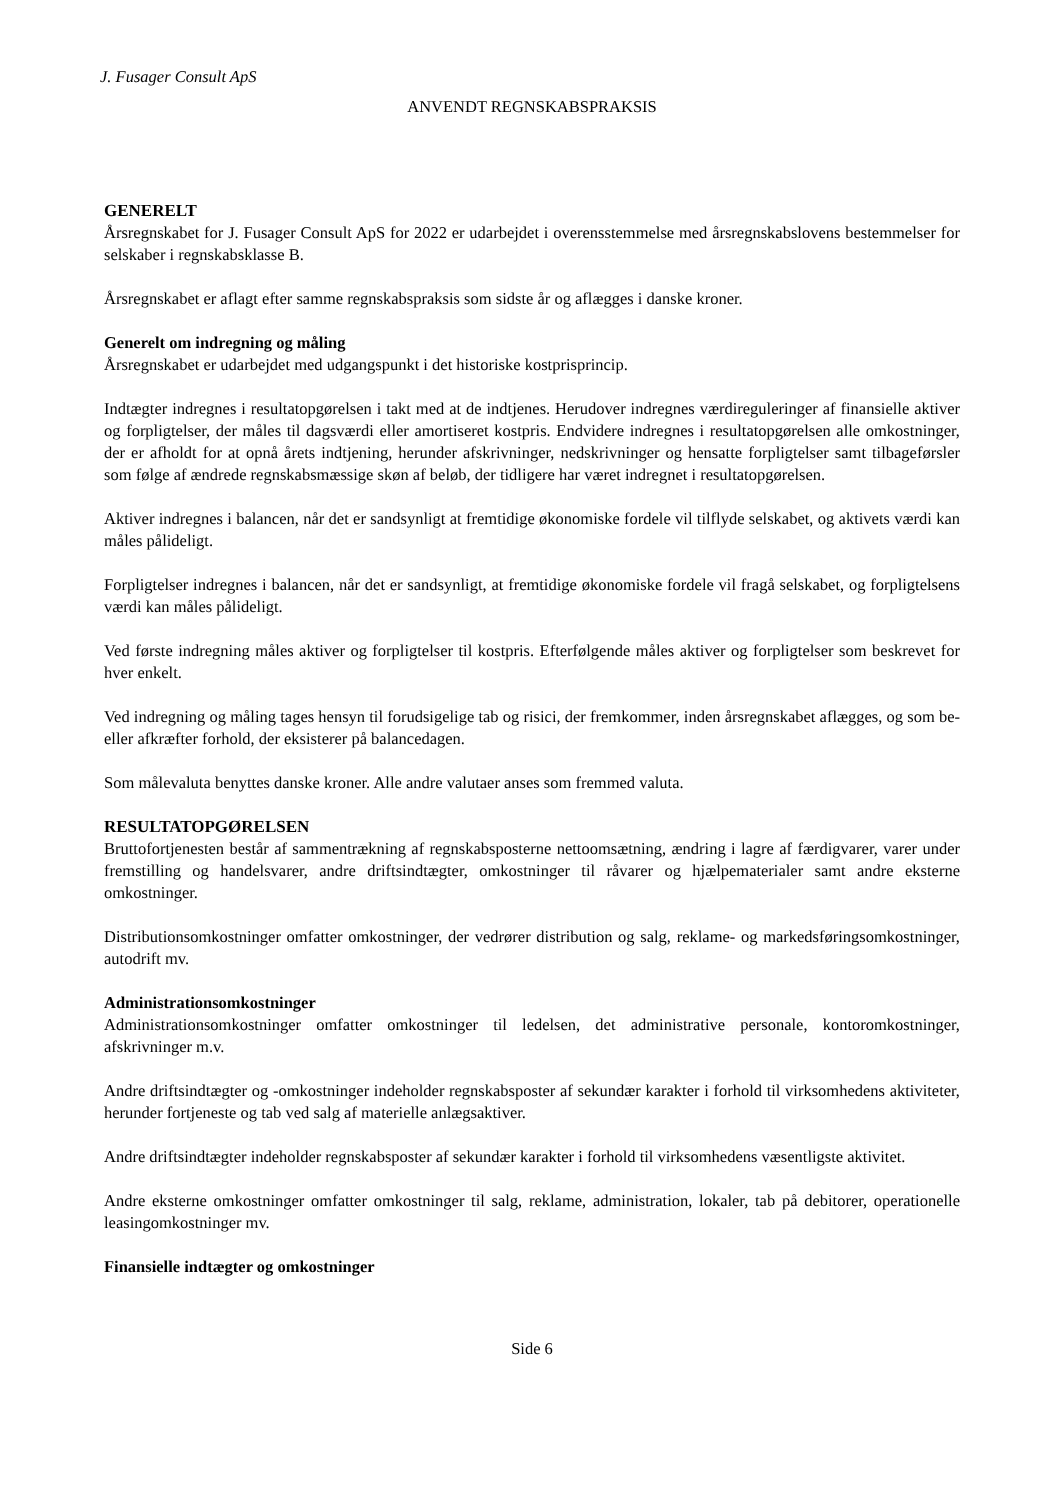J. Fusager Consult ApS
ANVENDT REGNSKABSPRAKSIS
GENERELT
Årsregnskabet for J. Fusager Consult ApS for 2022 er udarbejdet i overensstemmelse med årsregnskabslovens bestemmelser for selskaber i regnskabsklasse B.
Årsregnskabet er aflagt efter samme regnskabspraksis som sidste år og aflægges i danske kroner.
Generelt om indregning og måling
Årsregnskabet er udarbejdet med udgangspunkt i det historiske kostprisprincip.
Indtægter indregnes i resultatopgørelsen i takt med at de indtjenes. Herudover indregnes værdireguleringer af finansielle aktiver og forpligtelser, der måles til dagsværdi eller amortiseret kostpris. Endvidere indregnes i resultatopgørelsen alle omkostninger, der er afholdt for at opnå årets indtjening, herunder afskrivninger, nedskrivninger og hensatte forpligtelser samt tilbageførsler som følge af ændrede regnskabsmæssige skøn af beløb, der tidligere har været indregnet i resultatopgørelsen.
Aktiver indregnes i balancen, når det er sandsynligt at fremtidige økonomiske fordele vil tilflyde selskabet, og aktivets værdi kan måles pålideligt.
Forpligtelser indregnes i balancen, når det er sandsynligt, at fremtidige økonomiske fordele vil fragå selskabet, og forpligtelsens værdi kan måles pålideligt.
Ved første indregning måles aktiver og forpligtelser til kostpris. Efterfølgende måles aktiver og forpligtelser som beskrevet for hver enkelt.
Ved indregning og måling tages hensyn til forudsigelige tab og risici, der fremkommer, inden årsregnskabet aflægges, og som be- eller afkræfter forhold, der eksisterer på balancedagen.
Som målevaluta benyttes danske kroner. Alle andre valutaer anses som fremmed valuta.
RESULTATOPGØRELSEN
Bruttofortjenesten består af sammentrækning af regnskabsposterne nettoomsætning, ændring i lagre af færdigvarer, varer under fremstilling og handelsvarer, andre driftsindtægter, omkostninger til råvarer og hjælpematerialer samt andre eksterne omkostninger.
Distributionsomkostninger omfatter omkostninger, der vedrører distribution og salg, reklame- og markedsføringsomkostninger, autodrift mv.
Administrationsomkostninger
Administrationsomkostninger omfatter omkostninger til ledelsen, det administrative personale, kontoromkostninger, afskrivninger m.v.
Andre driftsindtægter og -omkostninger indeholder regnskabsposter af sekundær karakter i forhold til virksomhedens aktiviteter, herunder fortjeneste og tab ved salg af materielle anlægsaktiver.
Andre driftsindtægter indeholder regnskabsposter af sekundær karakter i forhold til virksomhedens væsentligste aktivitet.
Andre eksterne omkostninger omfatter omkostninger til salg, reklame, administration, lokaler, tab på debitorer, operationelle leasingomkostninger mv.
Finansielle indtægter og omkostninger
Side 6